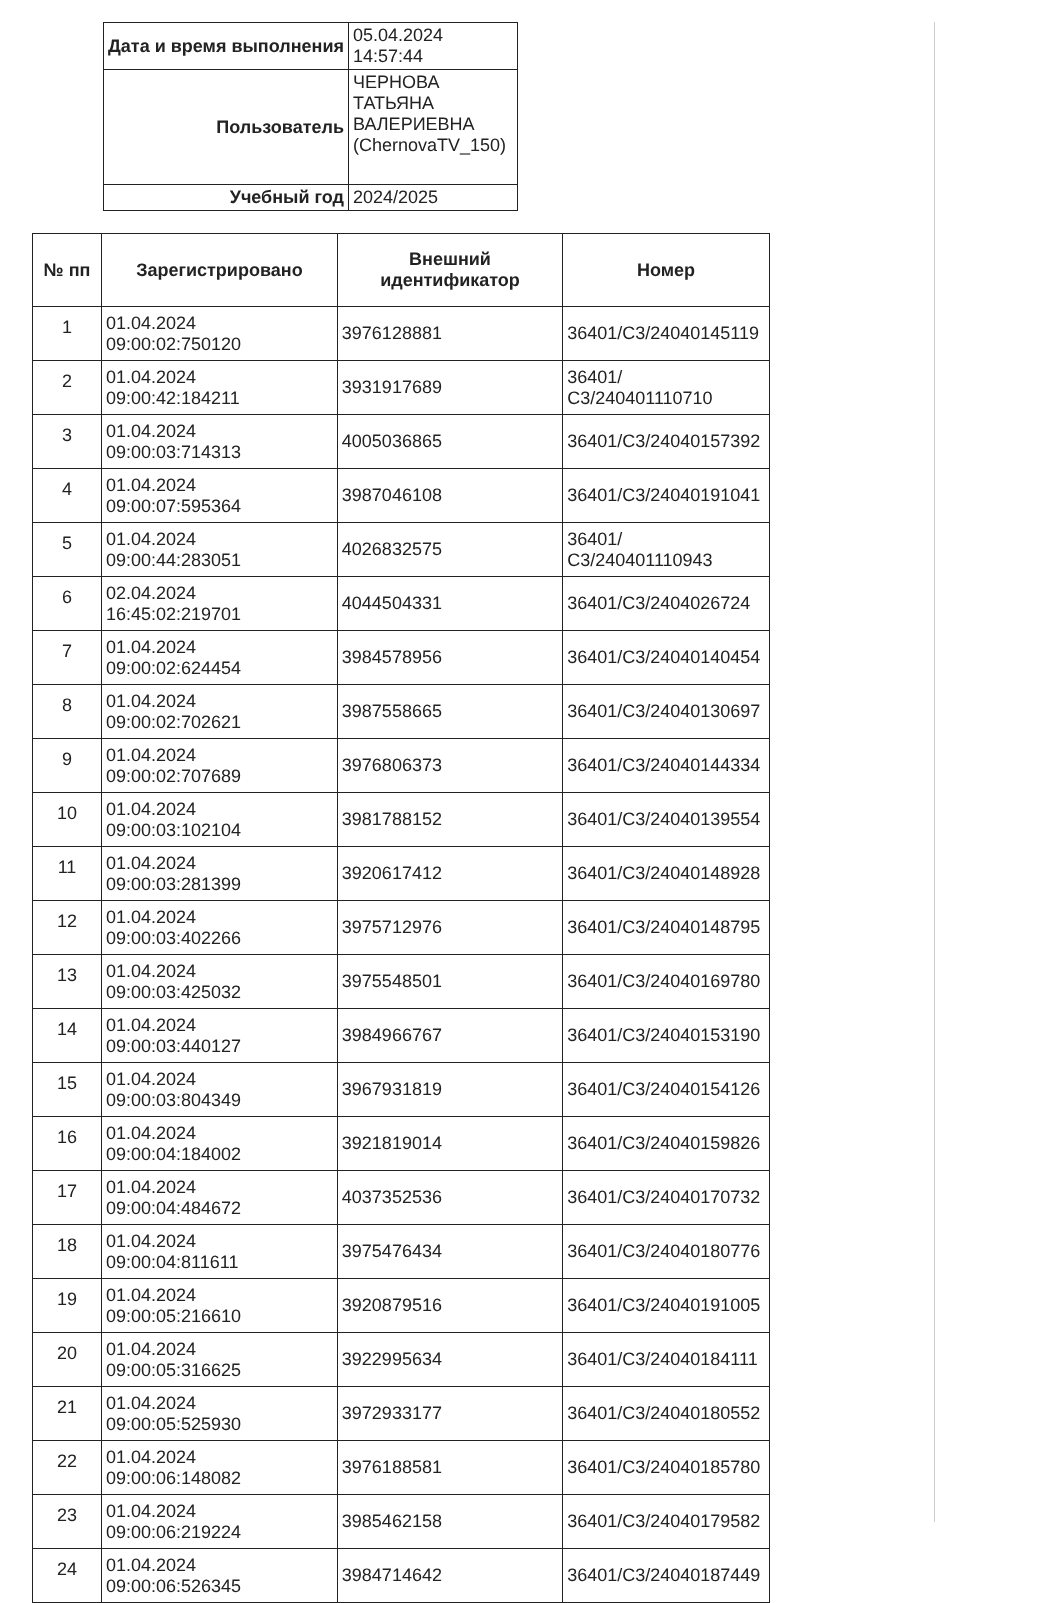| Дата и время выполнения | 05.04.2024 14:57:44 |
| Пользователь | ЧЕРНОВА ТАТЬЯНА ВАЛЕРИЕВНА (ChernovaTV_150) |
| Учебный год | 2024/2025 |
| № пп | Зарегистрировано | Внешний идентификатор | Номер |
| --- | --- | --- | --- |
| 1 | 01.04.2024 09:00:02:750120 | 3976128881 | 36401/С3/24040145119 |
| 2 | 01.04.2024 09:00:42:184211 | 3931917689 | 36401/С3/240401110710 |
| 3 | 01.04.2024 09:00:03:714313 | 4005036865 | 36401/С3/24040157392 |
| 4 | 01.04.2024 09:00:07:595364 | 3987046108 | 36401/С3/24040191041 |
| 5 | 01.04.2024 09:00:44:283051 | 4026832575 | 36401/С3/240401110943 |
| 6 | 02.04.2024 16:45:02:219701 | 4044504331 | 36401/С3/2404026724 |
| 7 | 01.04.2024 09:00:02:624454 | 3984578956 | 36401/С3/24040140454 |
| 8 | 01.04.2024 09:00:02:702621 | 3987558665 | 36401/С3/24040130697 |
| 9 | 01.04.2024 09:00:02:707689 | 3976806373 | 36401/С3/24040144334 |
| 10 | 01.04.2024 09:00:03:102104 | 3981788152 | 36401/С3/24040139554 |
| 11 | 01.04.2024 09:00:03:281399 | 3920617412 | 36401/С3/24040148928 |
| 12 | 01.04.2024 09:00:03:402266 | 3975712976 | 36401/С3/24040148795 |
| 13 | 01.04.2024 09:00:03:425032 | 3975548501 | 36401/С3/24040169780 |
| 14 | 01.04.2024 09:00:03:440127 | 3984966767 | 36401/С3/24040153190 |
| 15 | 01.04.2024 09:00:03:804349 | 3967931819 | 36401/С3/24040154126 |
| 16 | 01.04.2024 09:00:04:184002 | 3921819014 | 36401/С3/24040159826 |
| 17 | 01.04.2024 09:00:04:484672 | 4037352536 | 36401/С3/24040170732 |
| 18 | 01.04.2024 09:00:04:811611 | 3975476434 | 36401/С3/24040180776 |
| 19 | 01.04.2024 09:00:05:216610 | 3920879516 | 36401/С3/24040191005 |
| 20 | 01.04.2024 09:00:05:316625 | 3922995634 | 36401/С3/24040184111 |
| 21 | 01.04.2024 09:00:05:525930 | 3972933177 | 36401/С3/24040180552 |
| 22 | 01.04.2024 09:00:06:148082 | 3976188581 | 36401/С3/24040185780 |
| 23 | 01.04.2024 09:00:06:219224 | 3985462158 | 36401/С3/24040179582 |
| 24 | 01.04.2024 09:00:06:526345 | 3984714642 | 36401/С3/24040187449 |